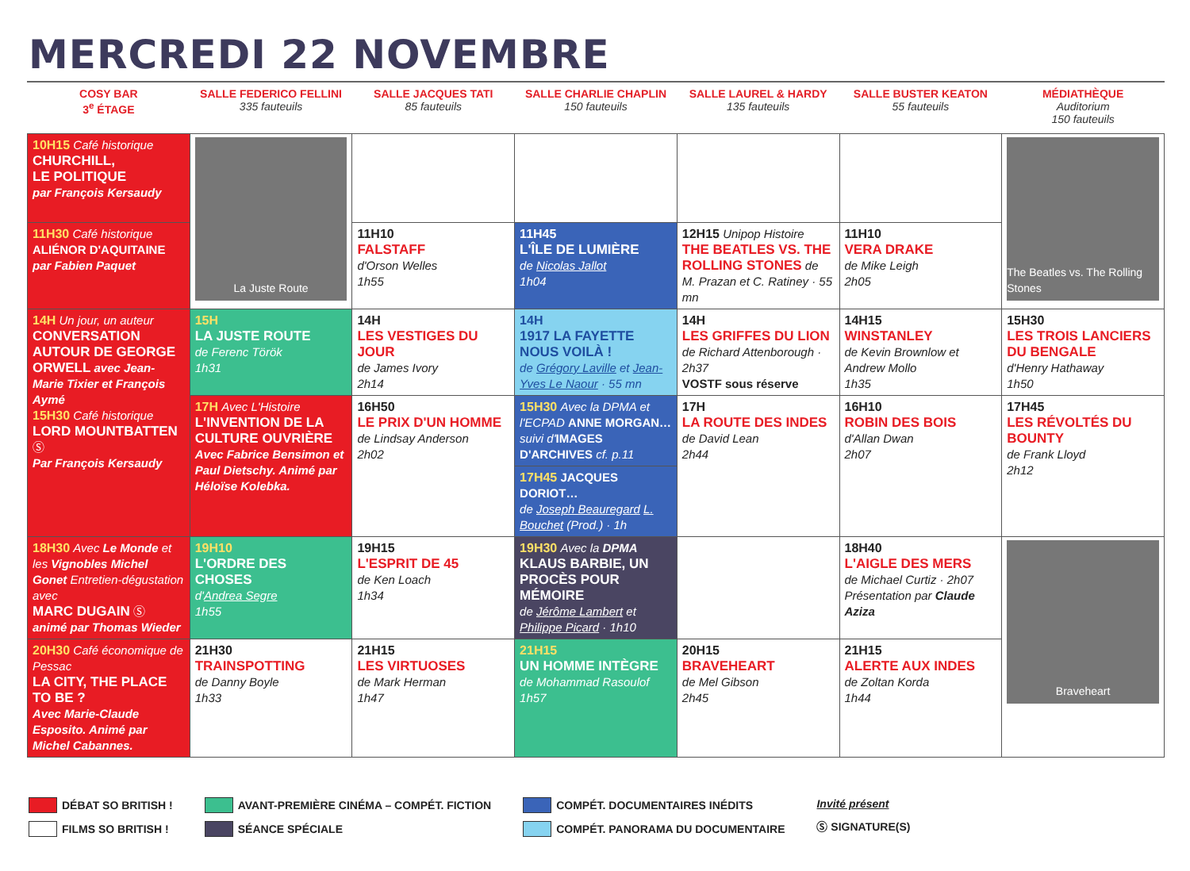MERCREDI 22 NOVEMBRE
| COSY BAR 3<sup>e</sup> ÉTAGE | SALLE FEDERICO FELLINI 335 fauteuils | SALLE JACQUES TATI 85 fauteuils | SALLE CHARLIE CHAPLIN 150 fauteuils | SALLE LAUREL & HARDY 135 fauteuils | SALLE BUSTER KEATON 55 fauteuils | MÉDIATHÈQUE Auditorium 150 fauteuils |
| --- | --- | --- | --- | --- | --- | --- |
| 10H15 Café historique CHURCHILL, LE POLITIQUE par François Kersaudy | La Juste Route | | | | | The Beatles vs. The Rolling Stones |
| 11H30 Café historique ALIÉNOR D'AQUITAINE par Fabien Paquet | | 11H10 FALSTAFF d'Orson Welles 1h55 | 11H45 L'ÎLE DE LUMIÈRE de Nicolas Jallot 1h04 | 12H15 Unipop Histoire THE BEATLES VS. THE ROLLING STONES de M. Prazan et C. Ratiney · 55 mn | 11H10 VERA DRAKE de Mike Leigh 2h05 | |
| 14H Un jour, un auteur CONVERSATION AUTOUR DE GEORGE ORWELL avec Jean-Marie Tixier et François Aymé 15H30 Café historique LORD MOUNTBATTEN Ⓢ Par François Kersaudy | 15H LA JUSTE ROUTE de Ferenc Török 1h31 | 14H LES VESTIGES DU JOUR de James Ivory 2h14 | 14H 1917 LA FAYETTE NOUS VOILÀ ! de Grégory Laville et Jean-Yves Le Naour · 55 mn | 14H LES GRIFFES DU LION de Richard Attenborough · 2h37 VOSTF sous réserve | 14H15 WINSTANLEY de Kevin Brownlow et Andrew Mollo 1h35 | 15H30 LES TROIS LANCIERS DU BENGALE d'Henry Hathaway 1h50 |
| | 17H Avec L'Histoire L'INVENTION DE LA CULTURE OUVRIÈRE Avec Fabrice Bensimon et Paul Dietschy. Animé par Héloïse Kolebka. | 16H50 LE PRIX D'UN HOMME de Lindsay Anderson 2h02 | 15H30 Avec la DPMA et l'ECPAD ANNE MORGAN… suivi d' IMAGES D'ARCHIVES cf. p.11 17H45 JACQUES DORIOT… de Joseph Beauregard L. Bouchet (Prod.) · 1h | 17H LA ROUTE DES INDES de David Lean 2h44 | 16H10 ROBIN DES BOIS d'Allan Dwan 2h07 | 17H45 LES RÉVOLTÉS DU BOUNTY de Frank Lloyd 2h12 |
| 18H30 Avec Le Monde et les Vignobles Michel Gonet Entretien-dégustation avec MARC DUGAIN Ⓢ animé par Thomas Wieder | 19H10 L'ORDRE DES CHOSES d' Andrea Segre 1h55 | 19H15 L'ESPRIT DE 45 de Ken Loach 1h34 | 19H30 Avec la DPMA KLAUS BARBIE, UN PROCÈS POUR MÉMOIRE de Jérôme Lambert et Philippe Picard · 1h10 | | 18H40 L'AIGLE DES MERS de Michael Curtiz · 2h07 Présentation par Claude Aziza | Braveheart |
| 20H30 Café économique de Pessac LA CITY, THE PLACE TO BE ? Avec Marie-Claude Esposito. Animé par Michel Cabannes. | 21H30 TRAINSPOTTING de Danny Boyle 1h33 | 21H15 LES VIRTUOSES de Mark Herman 1h47 | 21H15 UN HOMME INTÈGRE de Mohammad Rasoulof 1h57 | 20H15 BRAVEHEART de Mel Gibson 2h45 | 21H15 ALERTE AUX INDES de Zoltan Korda 1h44 | |
DÉBAT SO BRITISH !
FILMS SO BRITISH !
AVANT-PREMIÈRE CINÉMA – COMPÉT. FICTION
SÉANCE SPÉCIALE
COMPÉT. DOCUMENTAIRES INÉDITS
COMPÉT. PANORAMA DU DOCUMENTAIRE
Invité présent
Ⓢ SIGNATURE(S)